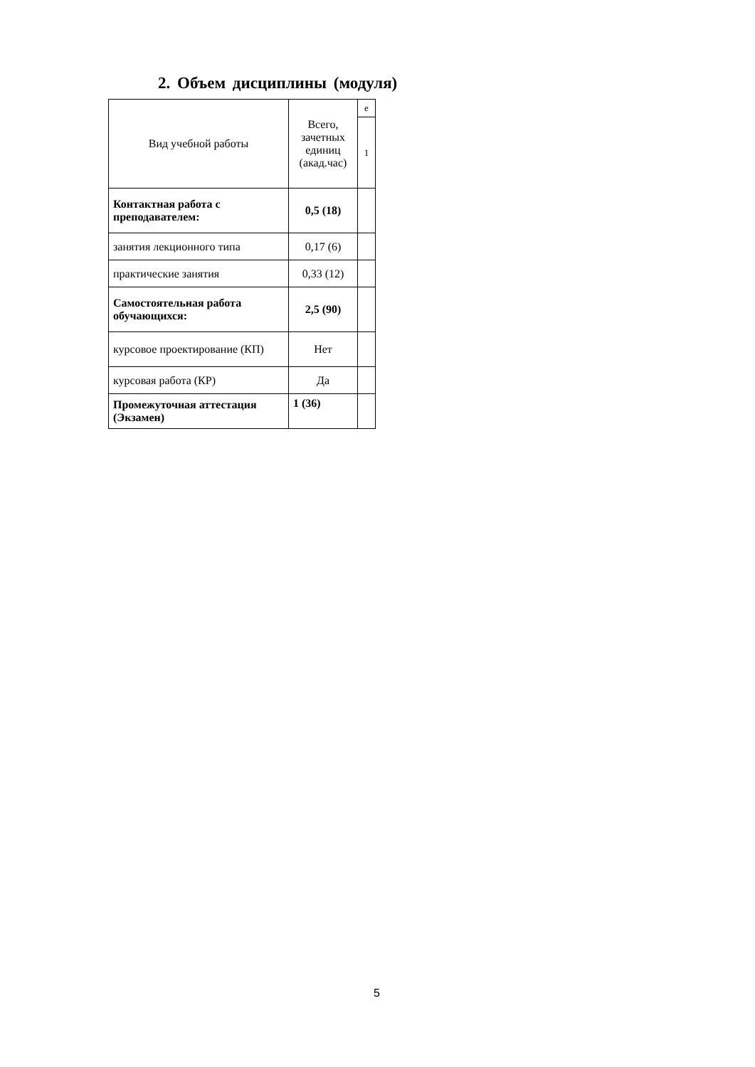2. Объем дисциплины (модуля)
| Вид учебной работы | Всего, зачетных единиц (акад.час) | е |
| | | 1 |
| Контактная работа с преподавателем: | 0,5 (18) | |
| занятия лекционного типа | 0,17 (6) | |
| практические занятия | 0,33 (12) | |
| Самостоятельная работа обучающихся: | 2,5 (90) | |
| курсовое проектирование (КП) | Нет | |
| курсовая работа (КР) | Да | |
| Промежуточная аттестация (Экзамен) | 1 (36) | |
5